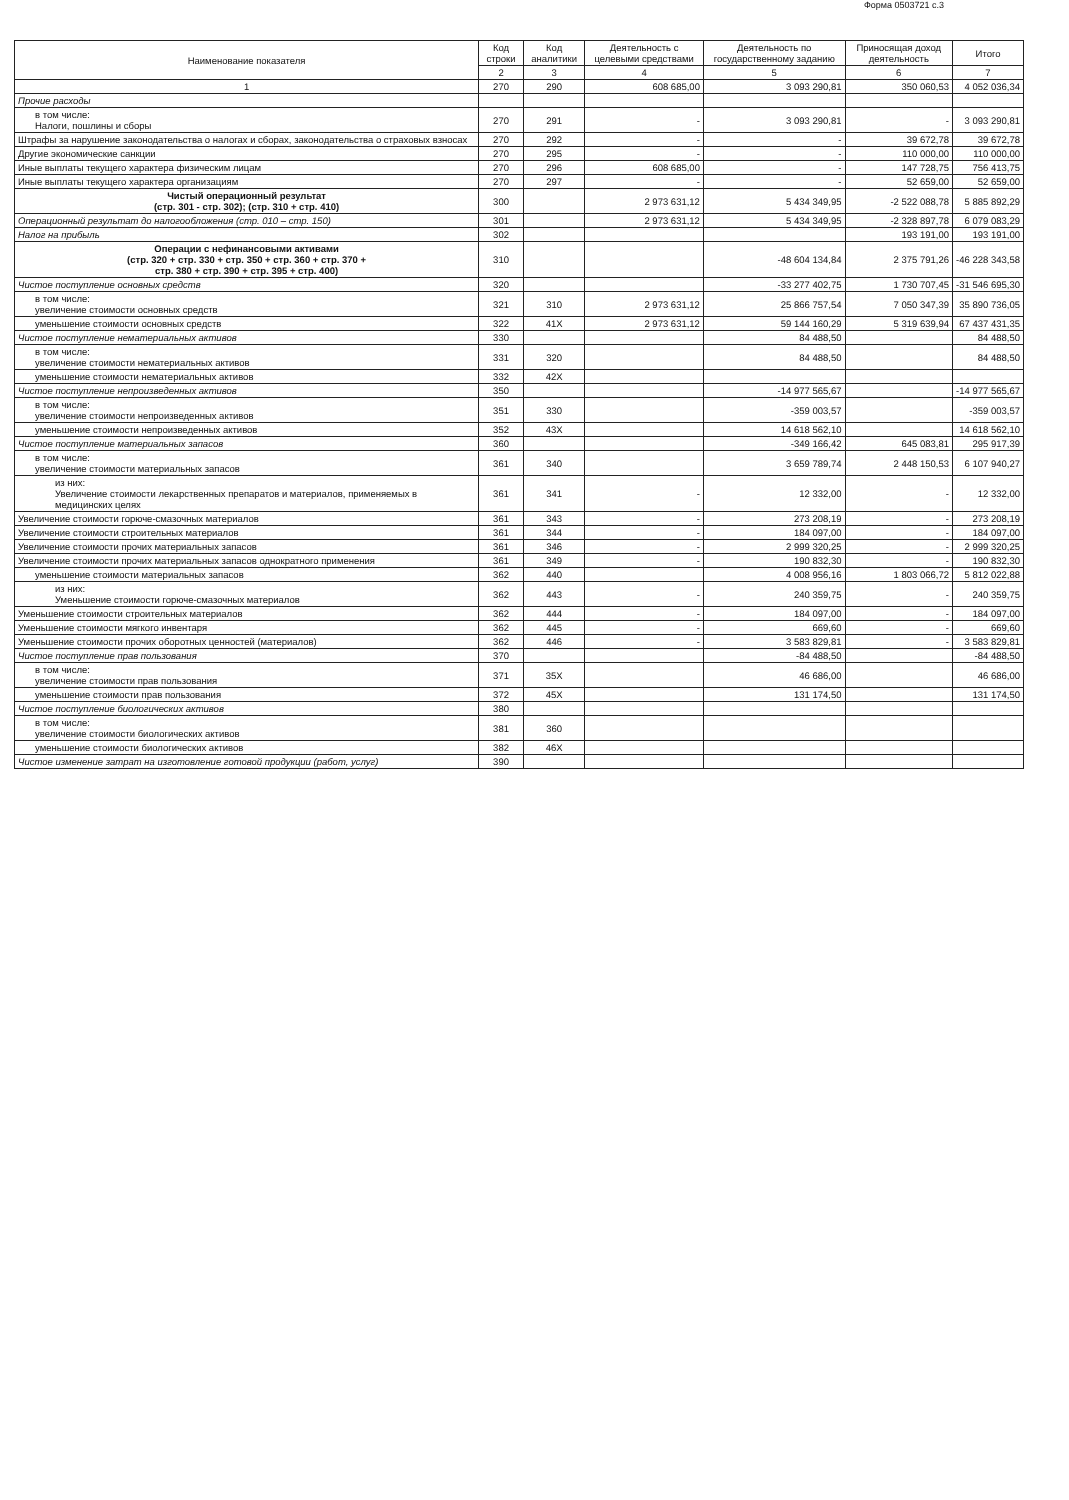Форма 0503721 с.3
| Наименование показателя | Код строки | Код аналитики | Деятельность с целевыми средствами | Деятельность по государственному заданию | Приносящая доход деятельность | Итого |
| --- | --- | --- | --- | --- | --- | --- |
| | 2 | 3 | 4 | 5 | 6 | 7 |
| 1 | 270 | 290 | 608 685,00 | 3 093 290,81 | 350 060,53 | 4 052 036,34 |
| Прочие расходы | | | | | | |
| в том числе: Налоги, пошлины и сборы | 270 | 291 | - | 3 093 290,81 | - | 3 093 290,81 |
| Штрафы за нарушение законодательства о налогах и сборах, законодательства о страховых взносах | 270 | 292 | - | - | 39 672,78 | 39 672,78 |
| Другие экономические санкции | 270 | 295 | - | - | 110 000,00 | 110 000,00 |
| Иные выплаты текущего характера физическим лицам | 270 | 296 | 608 685,00 | - | 147 728,75 | 756 413,75 |
| Иные выплаты текущего характера организациям | 270 | 297 | - | - | 52 659,00 | 52 659,00 |
| Чистый операционный результат (стр. 301 - стр. 302); (стр. 310 + стр. 410) | 300 | | 2 973 631,12 | 5 434 349,95 | -2 522 088,78 | 5 885 892,29 |
| Операционный результат до налогообложения (стр. 010 – стр. 150) | 301 | | 2 973 631,12 | 5 434 349,95 | -2 328 897,78 | 6 079 083,29 |
| Налог на прибыль | 302 | | | | 193 191,00 | 193 191,00 |
| Операции с нефинансовыми активами (стр. 320 + стр. 330 + стр. 350 + стр. 360 + стр. 370 + стр. 380 + стр. 390 + стр. 395 + стр. 400) | 310 | | | -48 604 134,84 | 2 375 791,26 | -46 228 343,58 |
| Чистое поступление основных средств | 320 | | | -33 277 402,75 | 1 730 707,45 | -31 546 695,30 |
| в том числе: увеличение стоимости основных средств | 321 | 310 | 2 973 631,12 | 25 866 757,54 | 7 050 347,39 | 35 890 736,05 |
| уменьшение стоимости основных средств | 322 | 41X | 2 973 631,12 | 59 144 160,29 | 5 319 639,94 | 67 437 431,35 |
| Чистое поступление нематериальных активов | 330 | | | 84 488,50 | | 84 488,50 |
| в том числе: увеличение стоимости нематериальных активов | 331 | 320 | | 84 488,50 | | 84 488,50 |
| уменьшение стоимости нематериальных активов | 332 | 42X | | | | |
| Чистое поступление непроизведенных активов | 350 | | | -14 977 565,67 | | -14 977 565,67 |
| в том числе: увеличение стоимости непроизведенных активов | 351 | 330 | | -359 003,57 | | -359 003,57 |
| уменьшение стоимости непроизведенных активов | 352 | 43X | | 14 618 562,10 | | 14 618 562,10 |
| Чистое поступление материальных запасов | 360 | | | -349 166,42 | 645 083,81 | 295 917,39 |
| в том числе: увеличение стоимости материальных запасов | 361 | 340 | | 3 659 789,74 | 2 448 150,53 | 6 107 940,27 |
| из них: Увеличение стоимости лекарственных препаратов и материалов, применяемых в медицинских целях | 361 | 341 | - | 12 332,00 | - | 12 332,00 |
| Увеличение стоимости горюче-смазочных материалов | 361 | 343 | - | 273 208,19 | - | 273 208,19 |
| Увеличение стоимости строительных материалов | 361 | 344 | - | 184 097,00 | - | 184 097,00 |
| Увеличение стоимости прочих материальных запасов | 361 | 346 | - | 2 999 320,25 | - | 2 999 320,25 |
| Увеличение стоимости прочих материальных запасов однократного применения | 361 | 349 | - | 190 832,30 | - | 190 832,30 |
| уменьшение стоимости материальных запасов | 362 | 440 | | 4 008 956,16 | 1 803 066,72 | 5 812 022,88 |
| из них: Уменьшение стоимости горюче-смазочных материалов | 362 | 443 | - | 240 359,75 | - | 240 359,75 |
| Уменьшение стоимости строительных материалов | 362 | 444 | - | 184 097,00 | - | 184 097,00 |
| Уменьшение стоимости мягкого инвентаря | 362 | 445 | - | 669,60 | - | 669,60 |
| Уменьшение стоимости прочих оборотных ценностей (материалов) | 362 | 446 | - | 3 583 829,81 | - | 3 583 829,81 |
| Чистое поступление прав пользования | 370 | | | -84 488,50 | | -84 488,50 |
| в том числе: увеличение стоимости прав пользования | 371 | 35X | | 46 686,00 | | 46 686,00 |
| уменьшение стоимости прав пользования | 372 | 45X | | 131 174,50 | | 131 174,50 |
| Чистое поступление биологических активов | 380 | | | | | |
| в том числе: увеличение стоимости биологических активов | 381 | 360 | | | | |
| уменьшение стоимости биологических активов | 382 | 46X | | | | |
| Чистое изменение затрат на изготовление готовой продукции (работ, услуг) | 390 | | | | | |